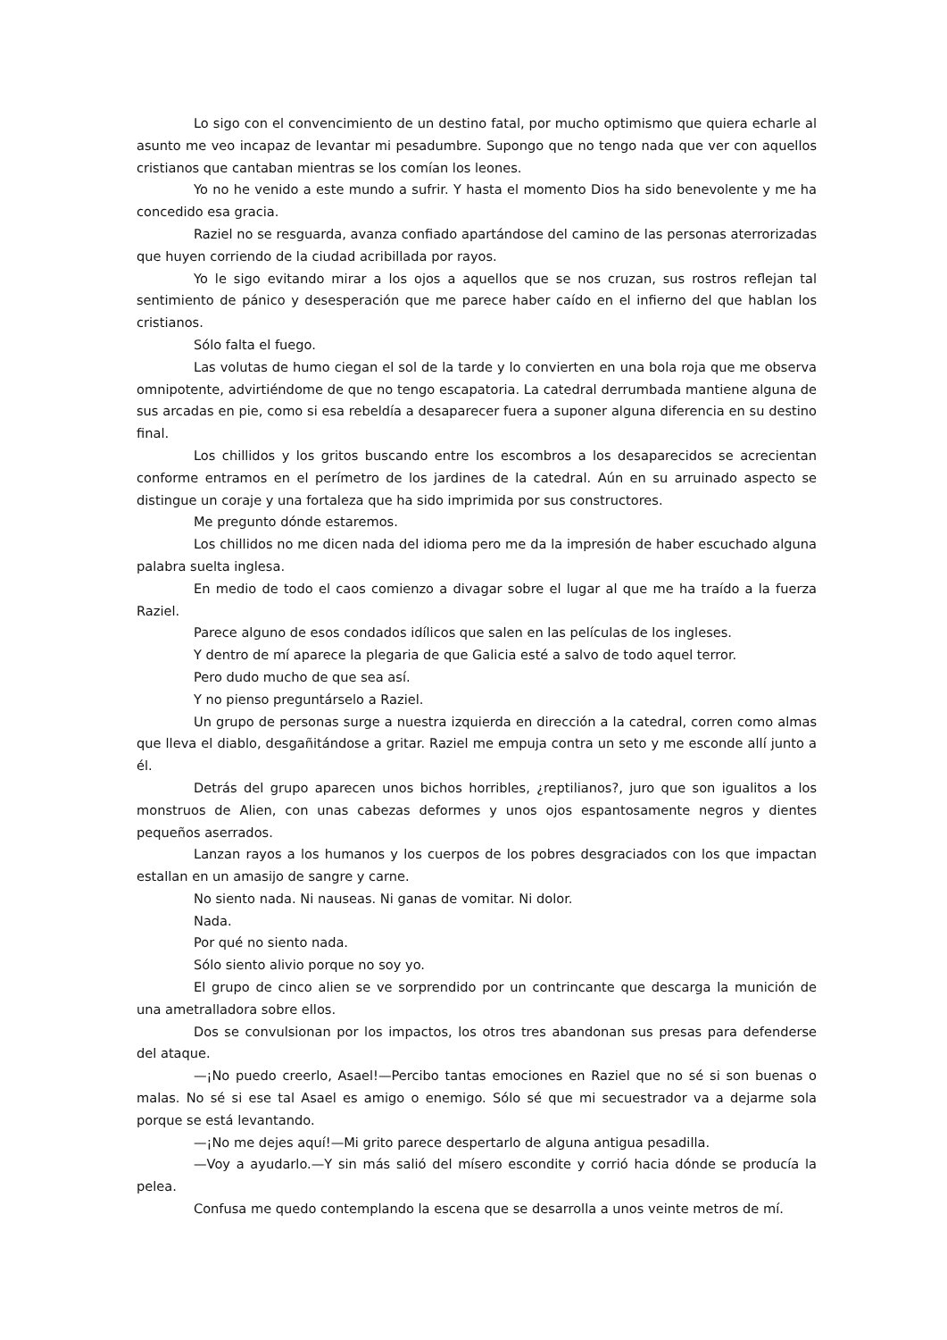Lo sigo con el convencimiento de un destino fatal, por mucho optimismo que quiera echarle al asunto me veo incapaz de levantar mi pesadumbre. Supongo que no tengo nada que ver con aquellos cristianos que cantaban mientras se los comían los leones.
Yo no he venido a este mundo a sufrir. Y hasta el momento Dios ha sido benevolente y me ha concedido esa gracia.
Raziel no se resguarda, avanza confiado apartándose del camino de las personas aterrorizadas que huyen corriendo de la ciudad acribillada por rayos.
Yo le sigo evitando mirar a los ojos a aquellos que se nos cruzan, sus rostros reflejan tal sentimiento de pánico y desesperación que me parece haber caído en el infierno del que hablan los cristianos.
Sólo falta el fuego.
Las volutas de humo ciegan el sol de la tarde y lo convierten en una bola roja que me observa omnipotente, advirtiéndome de que no tengo escapatoria. La catedral derrumbada mantiene alguna de sus arcadas en pie, como si esa rebeldía a desaparecer fuera a suponer alguna diferencia en su destino final.
Los chillidos y los gritos buscando entre los escombros a los desaparecidos se acrecientan conforme entramos en el perímetro de los jardines de la catedral. Aún en su arruinado aspecto se distingue un coraje y una fortaleza que ha sido imprimida por sus constructores.
Me pregunto dónde estaremos.
Los chillidos no me dicen nada del idioma pero me da la impresión de haber escuchado alguna palabra suelta inglesa.
En medio de todo el caos comienzo a divagar sobre el lugar al que me ha traído a la fuerza Raziel.
Parece alguno de esos condados idílicos que salen en las películas de los ingleses.
Y dentro de mí aparece la plegaria de que Galicia esté a salvo de todo aquel terror.
Pero dudo mucho de que sea así.
Y no pienso preguntárselo a Raziel.
Un grupo de personas surge a nuestra izquierda en dirección a la catedral, corren como almas que lleva el diablo, desgañitándose a gritar. Raziel me empuja contra un seto y me esconde allí junto a él.
Detrás del grupo aparecen unos bichos horribles, ¿reptilianos?, juro que son igualitos a los monstruos de Alien, con unas cabezas deformes y unos ojos espantosamente negros y dientes pequeños aserrados.
Lanzan rayos a los humanos y los cuerpos de los pobres desgraciados con los que impactan estallan en un amasijo de sangre y carne.
No siento nada. Ni nauseas. Ni ganas de vomitar. Ni dolor.
Nada.
Por qué no siento nada.
Sólo siento alivio porque no soy yo.
El grupo de cinco alien se ve sorprendido por un contrincante que descarga la munición de una ametralladora sobre ellos.
Dos se convulsionan por los impactos, los otros tres abandonan sus presas para defenderse del ataque.
—¡No puedo creerlo, Asael!—Percibo tantas emociones en Raziel que no sé si son buenas o malas. No sé si ese tal Asael es amigo o enemigo. Sólo sé que mi secuestrador va a dejarme sola porque se está levantando.
—¡No me dejes aquí!—Mi grito parece despertarlo de alguna antigua pesadilla.
—Voy a ayudarlo.—Y sin más salió del mísero escondite y corrió hacia dónde se producía la pelea.
Confusa me quedo contemplando la escena que se desarrolla a unos veinte metros de mí.